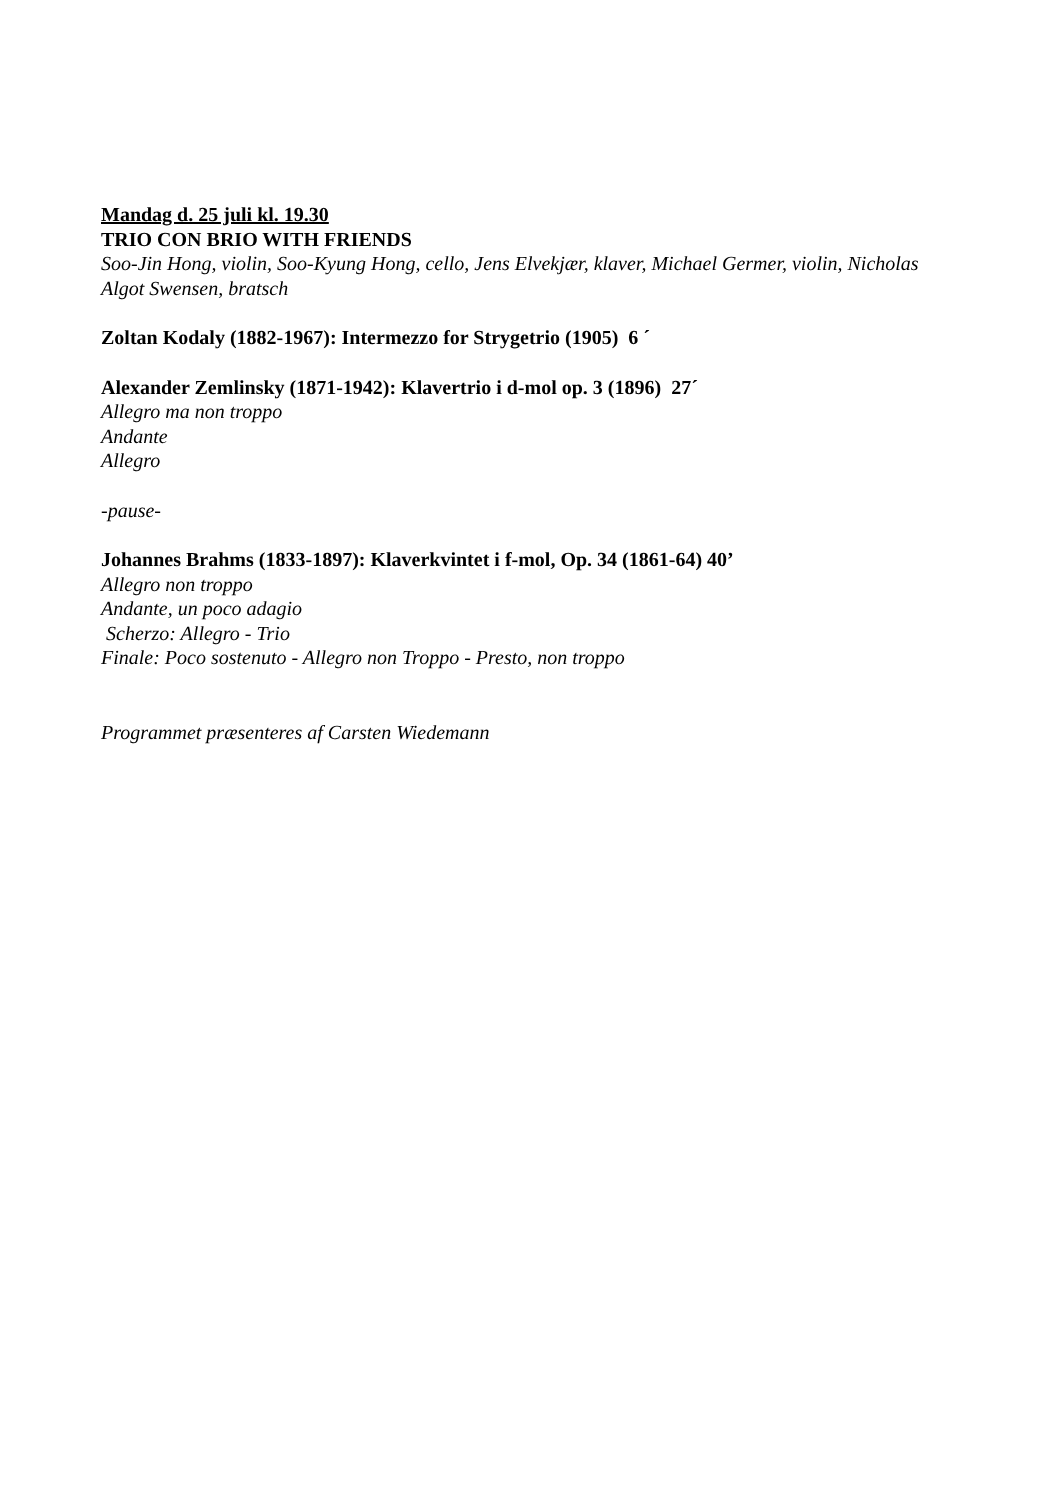Mandag d. 25 juli kl. 19.30
TRIO CON BRIO WITH FRIENDS
Soo-Jin Hong, violin, Soo-Kyung Hong, cello, Jens Elvekjær, klaver, Michael Germer, violin, Nicholas Algot Swensen, bratsch
Zoltan Kodaly (1882-1967): Intermezzo for Strygetrio (1905) 6 ´
Alexander Zemlinsky (1871-1942): Klavertrio i d-mol op. 3 (1896) 27´
Allegro ma non troppo
Andante
Allegro
-pause-
Johannes Brahms (1833-1897): Klaverkvintet i f-mol, Op. 34 (1861-64) 40’
Allegro non troppo
Andante, un poco adagio
Scherzo: Allegro - Trio
Finale: Poco sostenuto - Allegro non Troppo - Presto, non troppo
Programmet præsenteres af Carsten Wiedemann